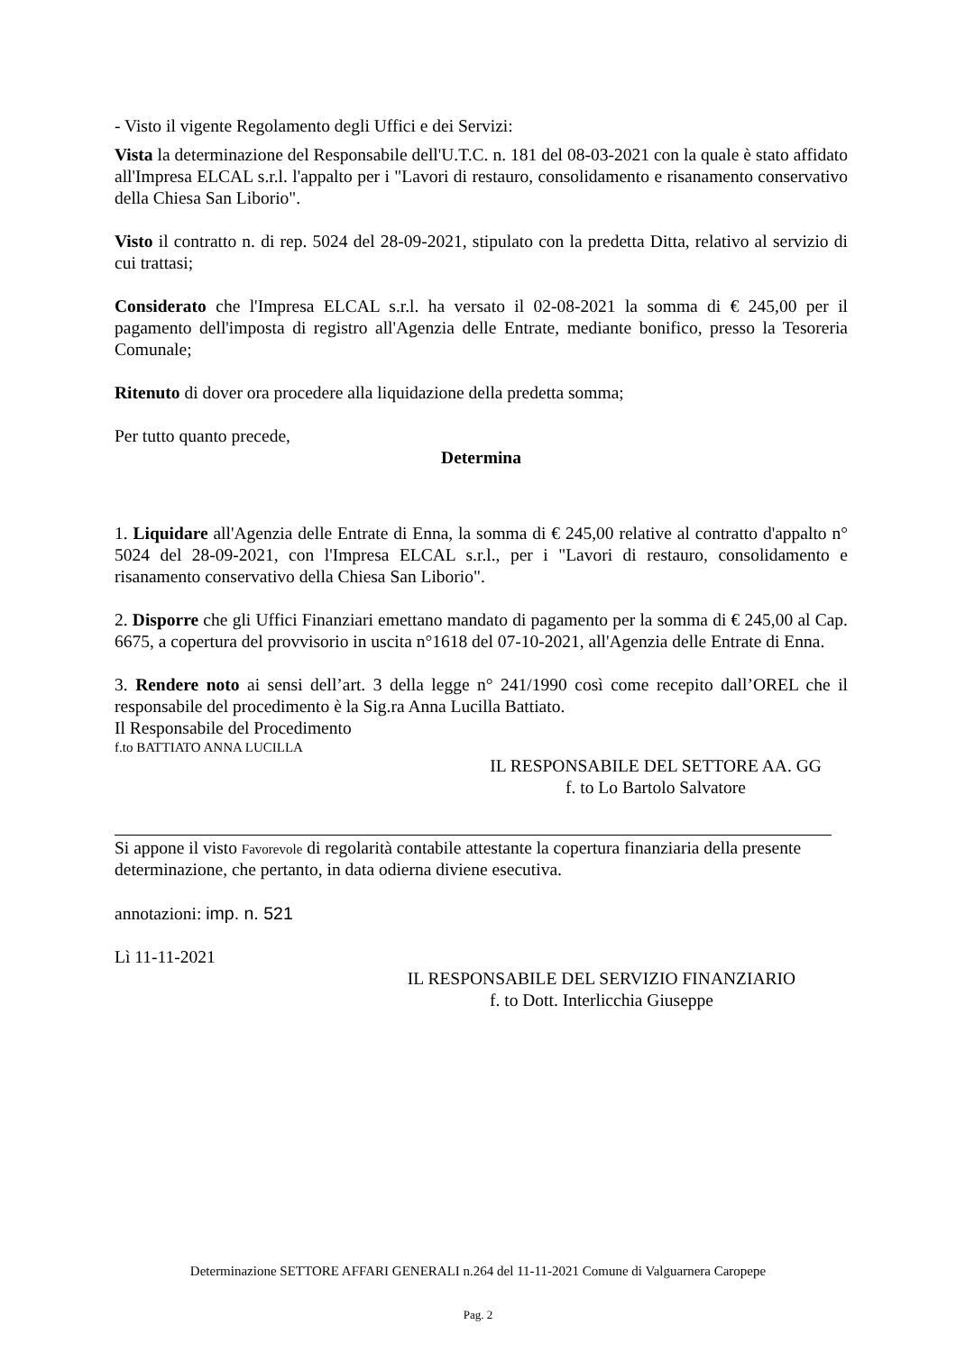- Visto il vigente Regolamento degli Uffici e dei Servizi:
Vista la determinazione del Responsabile dell'U.T.C. n. 181 del 08-03-2021 con la quale è stato affidato all'Impresa ELCAL s.r.l. l'appalto per i "Lavori di restauro, consolidamento e risanamento conservativo della Chiesa San Liborio".
Visto il contratto n. di rep. 5024 del 28-09-2021, stipulato con la predetta Ditta, relativo al servizio di cui trattasi;
Considerato che l'Impresa ELCAL s.r.l. ha versato il 02-08-2021 la somma di € 245,00 per il pagamento dell'imposta di registro all'Agenzia delle Entrate, mediante bonifico, presso la Tesoreria Comunale;
Ritenuto di dover ora procedere alla liquidazione della predetta somma;
Per tutto quanto precede,
Determina
1. Liquidare all'Agenzia delle Entrate di Enna, la somma di € 245,00 relative al contratto d'appalto n° 5024 del 28-09-2021, con l'Impresa ELCAL s.r.l., per i "Lavori di restauro, consolidamento e risanamento conservativo della Chiesa San Liborio".
2. Disporre che gli Uffici Finanziari emettano mandato di pagamento per la somma di € 245,00 al Cap. 6675, a copertura del provvisorio in uscita n°1618 del 07-10-2021, all'Agenzia delle Entrate di Enna.
3. Rendere noto ai sensi dell’art. 3 della legge n° 241/1990 così come recepito dall’OREL che il responsabile del procedimento è la Sig.ra Anna Lucilla Battiato.
Il Responsabile del Procedimento
f.to BATTIATO ANNA LUCILLA
IL RESPONSABILE DEL SETTORE AA. GG
f. to Lo Bartolo Salvatore
Si appone il visto Favorevole di regolarità contabile attestante la copertura finanziaria della presente determinazione, che pertanto, in data odierna diviene esecutiva.
annotazioni: imp. n. 521
Lì 11-11-2021
IL RESPONSABILE DEL SERVIZIO FINANZIARIO
f. to Dott. Interlicchia Giuseppe
Determinazione SETTORE AFFARI GENERALI n.264 del 11-11-2021 Comune di Valguarnera Caropepe
Pag. 2